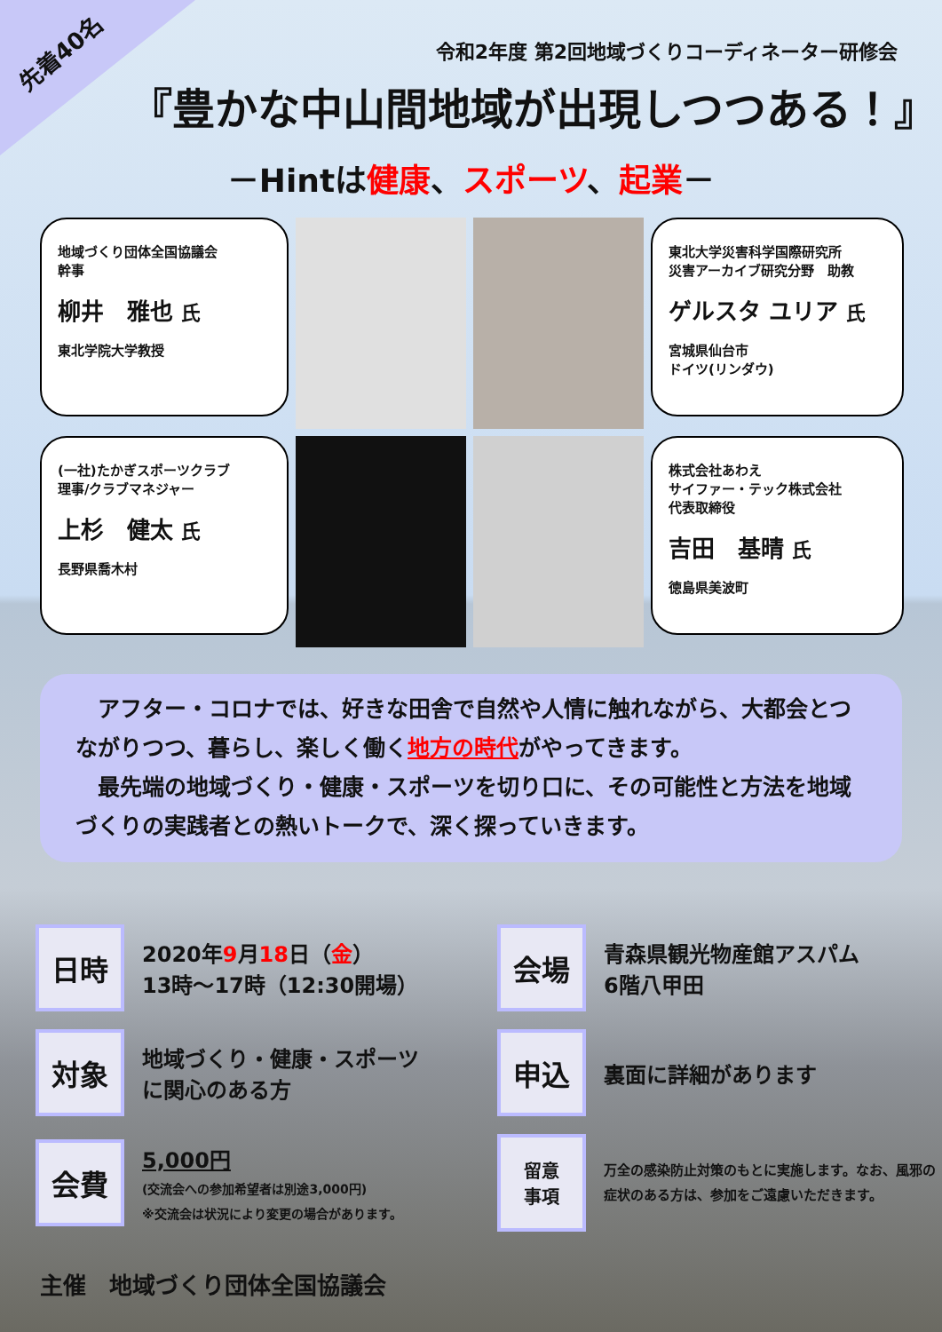先着40名
令和2年度 第2回地域づくりコーディネーター研修会
『豊かな中山間地域が出現しつつある！』
－Hintは健康、スポーツ、起業－
地域づくり団体全国協議会
幹事
柳井　雅也 氏
東北学院大学教授
東北大学災害科学国際研究所
災害アーカイブ研究分野　助教
ゲルスタ ユリア 氏
宮城県仙台市
ドイツ(リンダウ)
(一社)たかぎスポーツクラブ
理事/クラブマネジャー
上杉　健太 氏
長野県喬木村
株式会社あわえ
サイファー・テック株式会社
代表取締役
吉田　基晴 氏
徳島県美波町
　アフター・コロナでは、好きな田舎で自然や人情に触れながら、大都会とつながりつつ、暮らし、楽しく働く地方の時代がやってきます。
　最先端の地域づくり・健康・スポーツを切り口に、その可能性と方法を地域づくりの実践者との熱いトークで、深く探っていきます。
日時
2020年9月18日（金）
13時～17時（12:30開場）
会場
青森県観光物産館アスパム
6階八甲田
対象
地域づくり・健康・スポーツ
に関心のある方
申込
裏面に詳細があります
会費
5,000円
(交流会への参加希望者は別途3,000円)
※交流会は状況により変更の場合があります。
留意
事項
万全の感染防止対策のもとに実施します。なお、風邪の症状のある方は、参加をご遠慮いただきます。
主催　地域づくり団体全国協議会